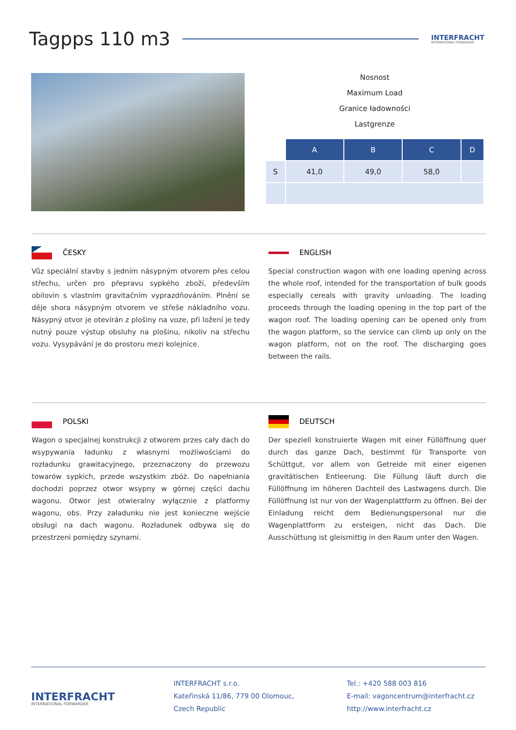Tagpps 110 m3
INTERFRACHT
INTERNATIONAL FORWARDER
Nosnost
Maximum Load
Granice ładowności
Lastgrenze
| | A | B | C | D |
| --- | --- | --- | --- | --- |
| S | 41,0 | 49,0 | 58,0 | |
ČESKY
Vůz speciální stavby s jedním násypným otvorem přes celou střechu, určen pro přepravu sypkého zboží, především obilovin s vlastním gravitačním vyprazdňováním. Plnění se děje shora násypným otvorem ve střeše nákladního vozu. Násypný otvor je otevírán z plošiny na voze, při ložení je tedy nutný pouze výstup obsluhy na plošinu, nikoliv na střechu vozu. Vysypávání je do prostoru mezi kolejnice.
ENGLISH
Special construction wagon with one loading opening across the whole roof, intended for the transportation of bulk goods especially cereals with gravity unloading. The loading proceeds through the loading opening in the top part of the wagon roof. The loading opening can be opened only from the wagon platform, so the service can climb up only on the wagon platform, not on the roof. The discharging goes between the rails.
POLSKI
Wagon o specjalnej konstrukcji z otworem przes cały dach do wsypywania ładunku z własnymi możliwościami do rozładunku grawitacyjnego, przeznaczony do przewozu towarów sypkich, przede wszystkim zbóż. Do napełniania dochodzi poprzez otwor wsypny w górnej części dachu wagonu. Otwor jest otwieralny wyłącznie z platformy wagonu, obs. Przy załadunku nie jest konieczne wejście obsługi na dach wagonu. Rozładunek odbywa się do przestrzeni pomiędzy szynami.
DEUTSCH
Der speziell konstruierte Wagen mit einer Füllöffnung quer durch das ganze Dach, bestimmt für Transporte von Schüttgut, vor allem von Getreide mit einer eigenen gravitätischen Entleerung. Die Füllung läuft durch die Füllöffnung im höheren Dachteil des Lastwagens durch. Die Füllöffnung ist nur von der Wagenplattform zu öffnen. Bei der Einladung reicht dem Bedienungspersonal nur die Wagenplattform zu ersteigen, nicht das Dach. Die Ausschüttung ist gleismittig in den Raum unter den Wagen.
INTERFRACHT
INTERNATIONAL FORWARDER
INTERFRACHT s.r.o.
Kateřinská 11/86, 779 00 Olomouc,
Czech Republic
Tel.: +420 588 003 816
E-mail: vagoncentrum@interfracht.cz
http://www.interfracht.cz